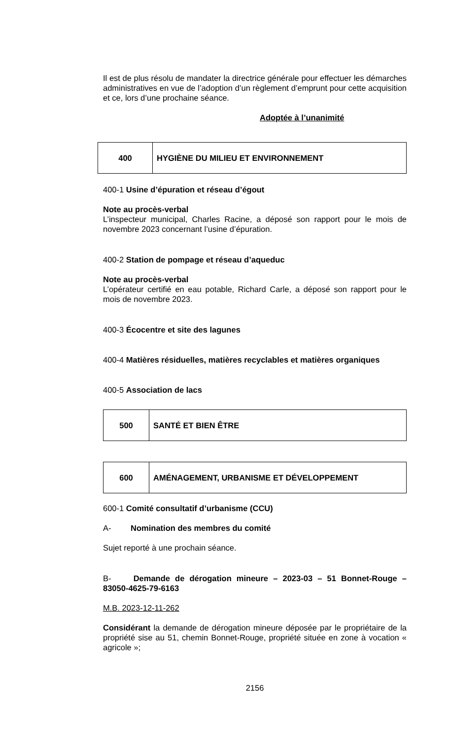Il est de plus résolu de mandater la directrice générale pour effectuer les démarches administratives en vue de l’adoption d’un règlement d’emprunt pour cette acquisition et ce, lors d’une prochaine séance.
Adoptée à l’unanimité
| 400 | HYGIÈNE DU MILIEU ET ENVIRONNEMENT |
400-1 Usine d’épuration et réseau d’égout
Note au procès-verbal
L’inspecteur municipal, Charles Racine, a déposé son rapport pour le mois de novembre 2023 concernant l’usine d’épuration.
400-2 Station de pompage et réseau d’aqueduc
Note au procès-verbal
L’opérateur certifié en eau potable, Richard Carle, a déposé son rapport pour le mois de novembre 2023.
400-3 Écocentre et site des lagunes
400-4 Matières résiduelles, matières recyclables et matières organiques
400-5 Association de lacs
| 500 | SANTÉ ET BIEN ÊTRE |
| 600 | AMÉNAGEMENT, URBANISME ET DÉVELOPPEMENT |
600-1 Comité consultatif d’urbanisme (CCU)
A- Nomination des membres du comité
Sujet reporté à une prochain séance.
B- Demande de dérogation mineure – 2023-03 – 51 Bonnet-Rouge – 83050-4625-79-6163
M.B. 2023-12-11-262
Considérant la demande de dérogation mineure déposée par le propriétaire de la propriété sise au 51, chemin Bonnet-Rouge, propriété située en zone à vocation « agricole »;
2156